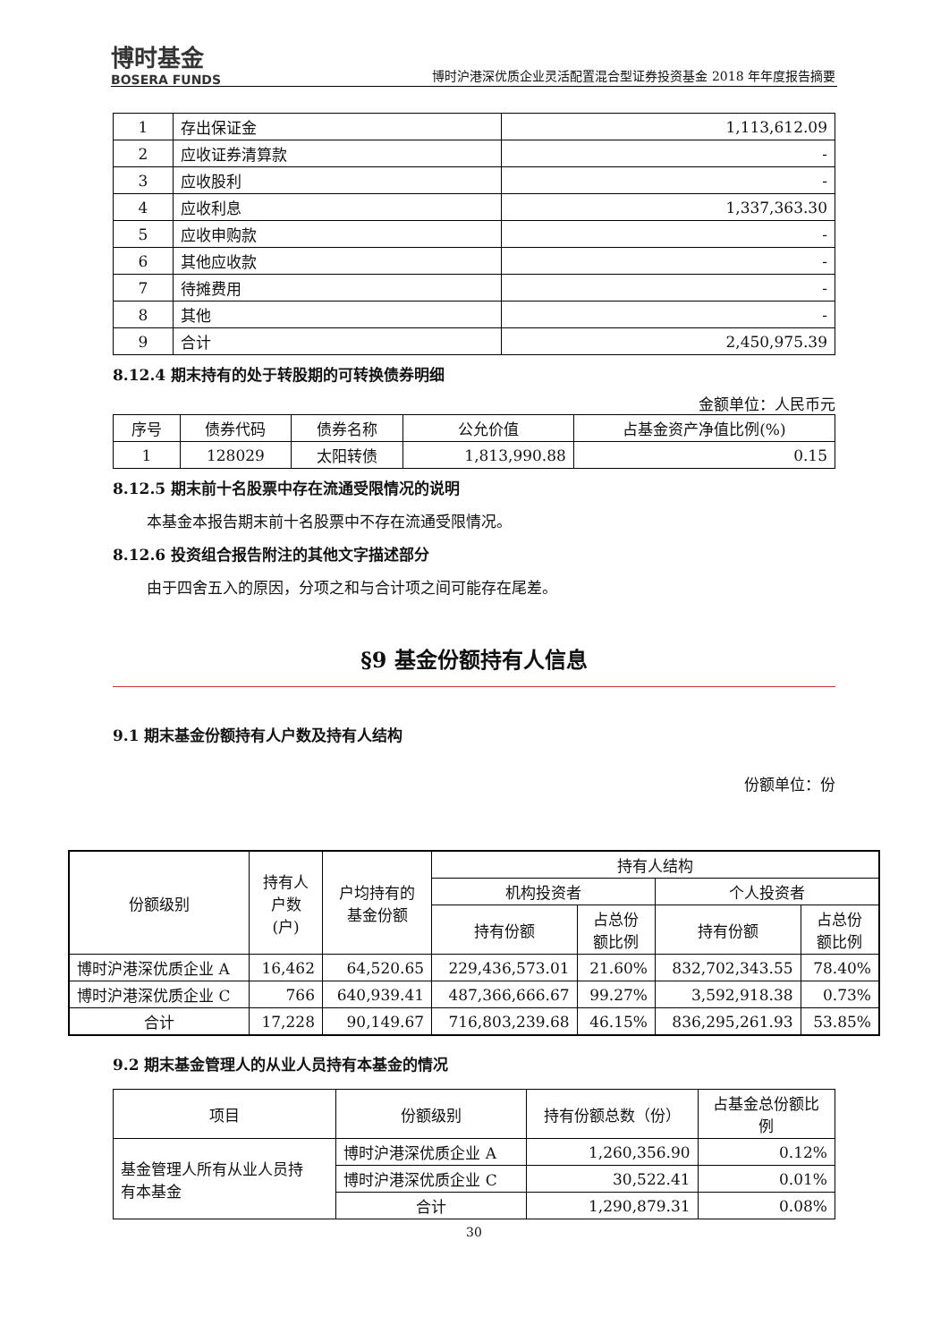博时基金
BOSERA FUNDS
博时沪港深优质企业灵活配置混合型证券投资基金 2018 年年度报告摘要
| 1 | 存出保证金 | 1,113,612.09 |
| 2 | 应收证券清算款 | - |
| 3 | 应收股利 | - |
| 4 | 应收利息 | 1,337,363.30 |
| 5 | 应收申购款 | - |
| 6 | 其他应收款 | - |
| 7 | 待摊费用 | - |
| 8 | 其他 | - |
| 9 | 合计 | 2,450,975.39 |
8.12.4 期末持有的处于转股期的可转换债券明细
金额单位：人民币元
| 序号 | 债券代码 | 债券名称 | 公允价值 | 占基金资产净值比例(%) |
| 1 | 128029 | 太阳转债 | 1,813,990.88 | 0.15 |
8.12.5 期末前十名股票中存在流通受限情况的说明
本基金本报告期末前十名股票中不存在流通受限情况。
8.12.6 投资组合报告附注的其他文字描述部分
由于四舍五入的原因，分项之和与合计项之间可能存在尾差。
§9 基金份额持有人信息
9.1 期末基金份额持有人户数及持有人结构
份额单位：份
| 份额级别 | 持有人 户数 (户) | 户均持有的 基金份额 | 持有人结构 | | | |
| | | | 机构投资者 | | 个人投资者 | |
| | | | 持有份额 | 占总份 额比例 | 持有份额 | 占总份 额比例 |
| 博时沪港深优质企业 A | 16,462 | 64,520.65 | 229,436,573.01 | 21.60% | 832,702,343.55 | 78.40% |
| 博时沪港深优质企业 C | 766 | 640,939.41 | 487,366,666.67 | 99.27% | 3,592,918.38 | 0.73% |
| 合计 | 17,228 | 90,149.67 | 716,803,239.68 | 46.15% | 836,295,261.93 | 53.85% |
9.2 期末基金管理人的从业人员持有本基金的情况
| 项目 | 份额级别 | 持有份额总数（份） | 占基金总份额比 例 |
| 基金管理人所有从业人员持 有本基金 | 博时沪港深优质企业 A | 1,260,356.90 | 0.12% |
| | 博时沪港深优质企业 C | 30,522.41 | 0.01% |
| | 合计 | 1,290,879.31 | 0.08% |
30